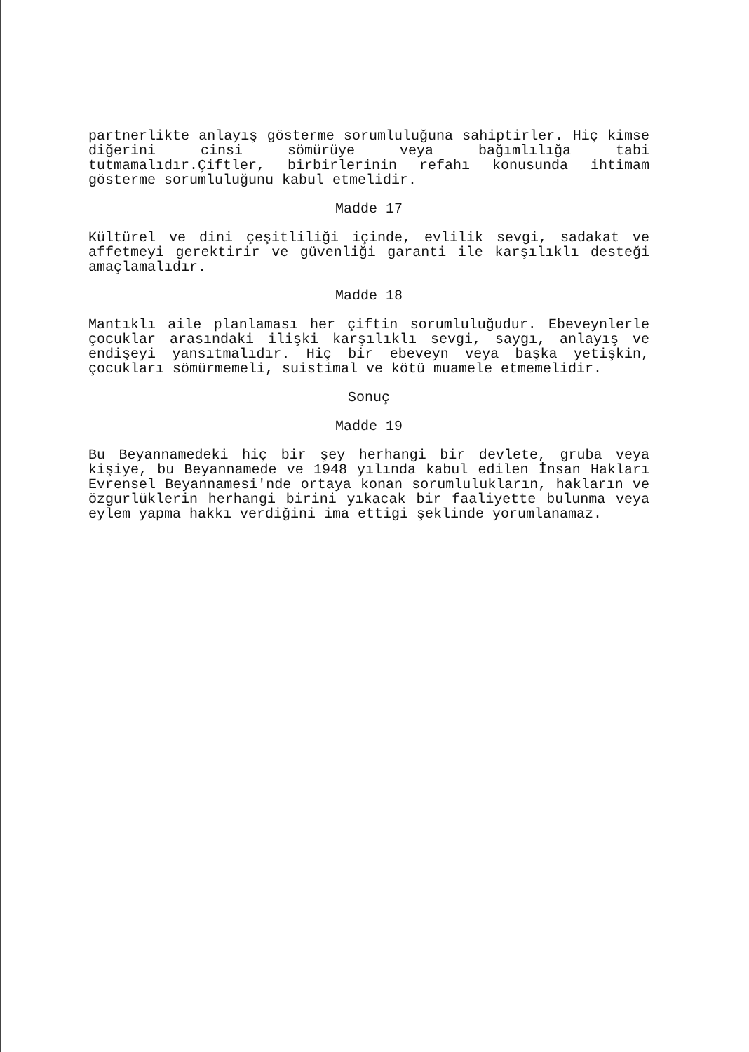partnerlikte anlayış gösterme sorumluluğuna sahiptirler. Hiç kimse diğerini cinsi sömürüye veya bağımlılığa tabi tutmamalıdır.Çiftler, birbirlerinin refahı konusunda ihtimam gösterme sorumluluğunu kabul etmelidir.
Madde 17
Kültürel ve dini çeşitliliği içinde, evlilik sevgi, sadakat ve affetmeyi gerektirir ve güvenliği garanti ile karşılıklı desteği amaçlamalıdır.
Madde 18
Mantıklı aile planlaması her çiftin sorumluluğudur. Ebeveynlerle çocuklar arasındaki ilişki karşılıklı sevgi, saygı, anlayış ve endişeyi yansıtmalıdır. Hiç bir ebeveyn veya başka yetişkin, çocukları sömürmemeli, suistimal ve kötü muamele etmemelidir.
Sonuç
Madde 19
Bu Beyannamedeki hiç bir şey herhangi bir devlete, gruba veya kişiye, bu Beyannamede ve 1948 yılında kabul edilen İnsan Hakları Evrensel Beyannamesi'nde ortaya konan sorumlulukların, hakların ve özgurlüklerin herhangi birini yıkacak bir faaliyette bulunma veya eylem yapma hakkı verdiğini ima ettigi şeklinde yorumlanamaz.